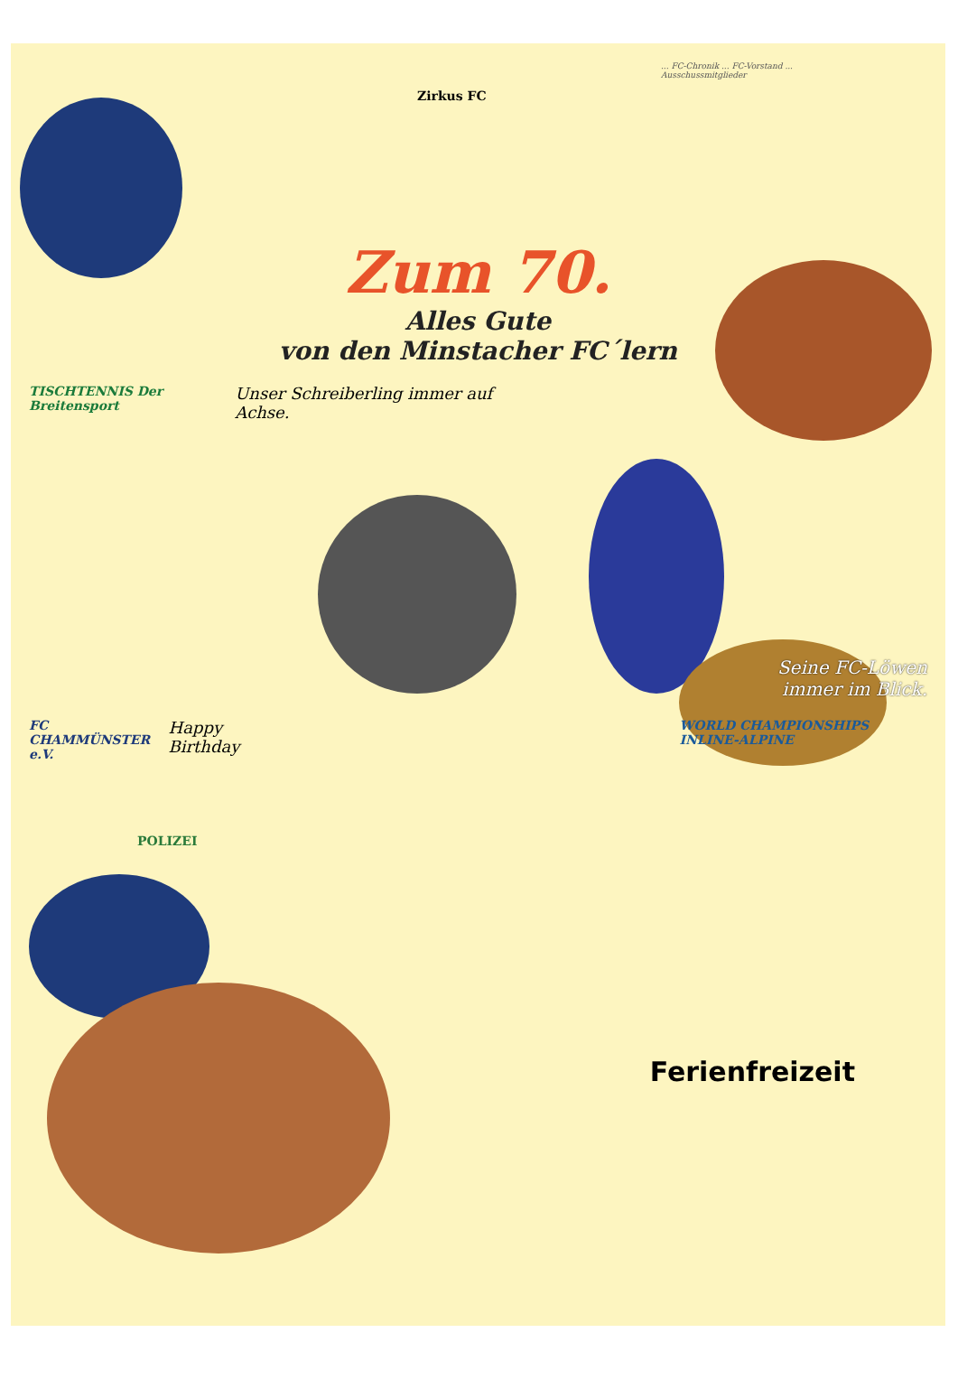... FC-Chronik ... FC-Vorstand ... Ausschussmitglieder
Zirkus FC
Zum 70.
Alles Gute
von den Minstacher FC´lern
TISCHTENNIS Der Breitensport Unser Schreiberling immer auf Achse.
Seine FC-Löwen
immer im Blick.
FC CHAMMÜNSTER e.V. Happy Birthday WORLD CHAMPIONSHIPS INLINE-ALPINE
POLIZEI
Ferienfreizeit